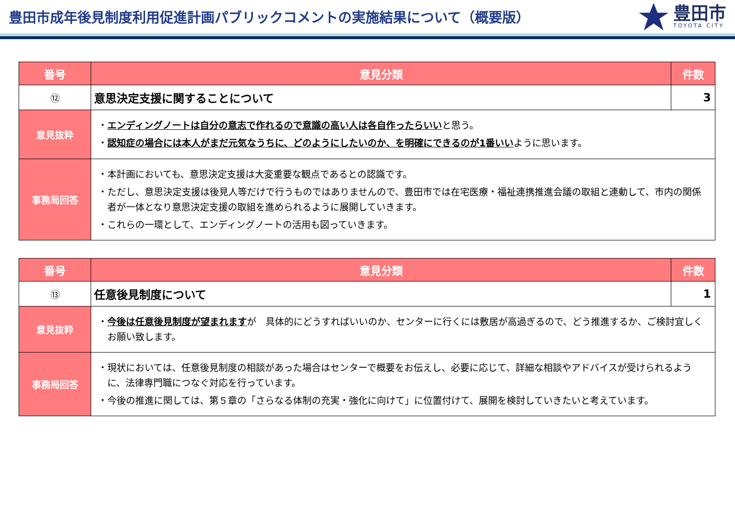豊田市成年後見制度利用促進計画パブリックコメントの実施結果について（概要版）
豊田市
TOYOTA CITY
| 番号 | 意見分類 | 件数 |
| --- | --- | --- |
| ⑫ | 意思決定支援に関することについて | 3 |
| 意見抜粋 | ・ エンディングノートは自分の意志で作れるので意識の高い人は各自作ったらいい と思う。 ・ 認知症の場合には本人がまだ元気なうちに、どのようにしたいのか、を明確にできるのが1番いい ように思います。 | |
| 事務局回答 | ・本計画においても、意思決定支援は大変重要な観点であるとの認識です。 ・ただし、意思決定支援は後見人等だけで行うものではありませんので、豊田市では在宅医療・福祉連携推進会議の取組と連動して、市内の関係者が一体となり意思決定支援の取組を進められるように展開していきます。 ・これらの一環として、エンディングノートの活用も図っていきます。 | |
| 番号 | 意見分類 | 件数 |
| --- | --- | --- |
| ⑬ | 任意後見制度について | 1 |
| 意見抜粋 | ・ 今後は任意後見制度が望まれます が 具体的にどうすればいいのか、センターに行くには敷居が高過ぎるので、どう推進するか、ご検討宜しくお願い致します。 | |
| 事務局回答 | ・現状においては、任意後見制度の相談があった場合はセンターで概要をお伝えし、必要に応じて、詳細な相談やアドバイスが受けられるように、法律専門職につなぐ対応を行っています。 ・今後の推進に関しては、第５章の「さらなる体制の充実・強化に向けて」に位置付けて、展開を検討していきたいと考えています。 | |